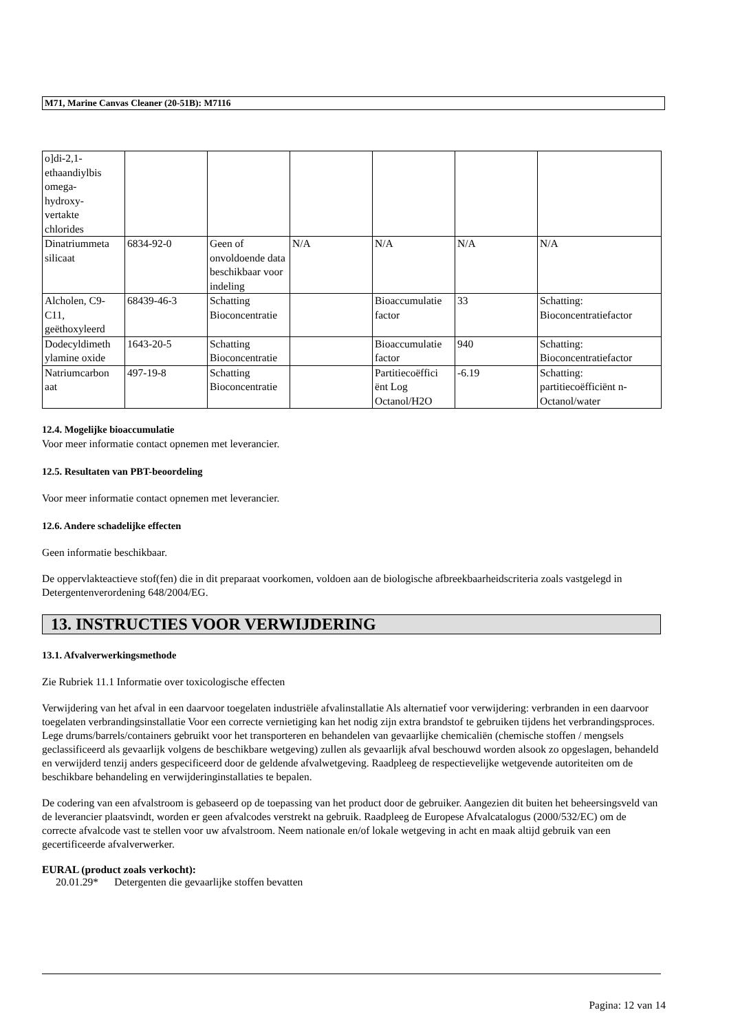M71, Marine Canvas Cleaner (20-51B): M7116
| o]di-2,1- ethaandiylbis omega- hydroxy- vertakte chlorides | | | | | | |
| Dinatriummeta silicaat | 6834-92-0 | Geen of onvoldoende data beschikbaar voor indeling | N/A | N/A | N/A | N/A |
| Alcholen, C9-C11, geëthoxyleerd | 68439-46-3 | Schatting Bioconcentratie | | Bioaccumulatie factor | 33 | Schatting: Bioconcentratiefactor |
| Dodecyldimeth ylamine oxide | 1643-20-5 | Schatting Bioconcentratie | | Bioaccumulatie factor | 940 | Schatting: Bioconcentratiefactor |
| Natriumcarbon aat | 497-19-8 | Schatting Bioconcentratie | | Partitiecoëffici ënt Log Octanol/H2O | -6.19 | Schatting: partitiecoëfficiënt n-Octanol/water |
12.4. Mogelijke bioaccumulatie
Voor meer informatie contact opnemen met leverancier.
12.5. Resultaten van PBT-beoordeling
Voor meer informatie contact opnemen met leverancier.
12.6. Andere schadelijke effecten
Geen informatie beschikbaar.
De oppervlakteactieve stof(fen) die in dit preparaat voorkomen, voldoen aan de biologische afbreekbaarheidscriteria zoals vastgelegd in Detergentenverordening 648/2004/EG.
13. INSTRUCTIES VOOR VERWIJDERING
13.1. Afvalverwerkingsmethode
Zie Rubriek 11.1 Informatie over toxicologische effecten
Verwijdering van het afval in een daarvoor toegelaten industriële afvalinstallatie Als alternatief voor verwijdering: verbranden in een daarvoor toegelaten verbrandingsinstallatie Voor een correcte vernietiging kan het nodig zijn extra brandstof te gebruiken tijdens het verbrandingsproces. Lege drums/barrels/containers gebruikt voor het transporteren en behandelen van gevaarlijke chemicaliën (chemische stoffen / mengsels geclassificeerd als gevaarlijk volgens de beschikbare wetgeving) zullen als gevaarlijk afval beschouwd worden alsook zo opgeslagen, behandeld en verwijderd tenzij anders gespecificeerd door de geldende afvalwetgeving. Raadpleeg de respectievelijke wetgevende autoriteiten om de beschikbare behandeling en verwijderinginstallaties te bepalen.
De codering van een afvalstroom is gebaseerd op de toepassing van het product door de gebruiker. Aangezien dit buiten het beheersingsveld van de leverancier plaatsvindt, worden er geen afvalcodes verstrekt na gebruik. Raadpleeg de Europese Afvalcatalogus (2000/532/EC) om de correcte afvalcode vast te stellen voor uw afvalstroom. Neem nationale en/of lokale wetgeving in acht en maak altijd gebruik van een gecertificeerde afvalverwerker.
EURAL (product zoals verkocht):
20.01.29* Detergenten die gevaarlijke stoffen bevatten
Pagina: 12 van 14